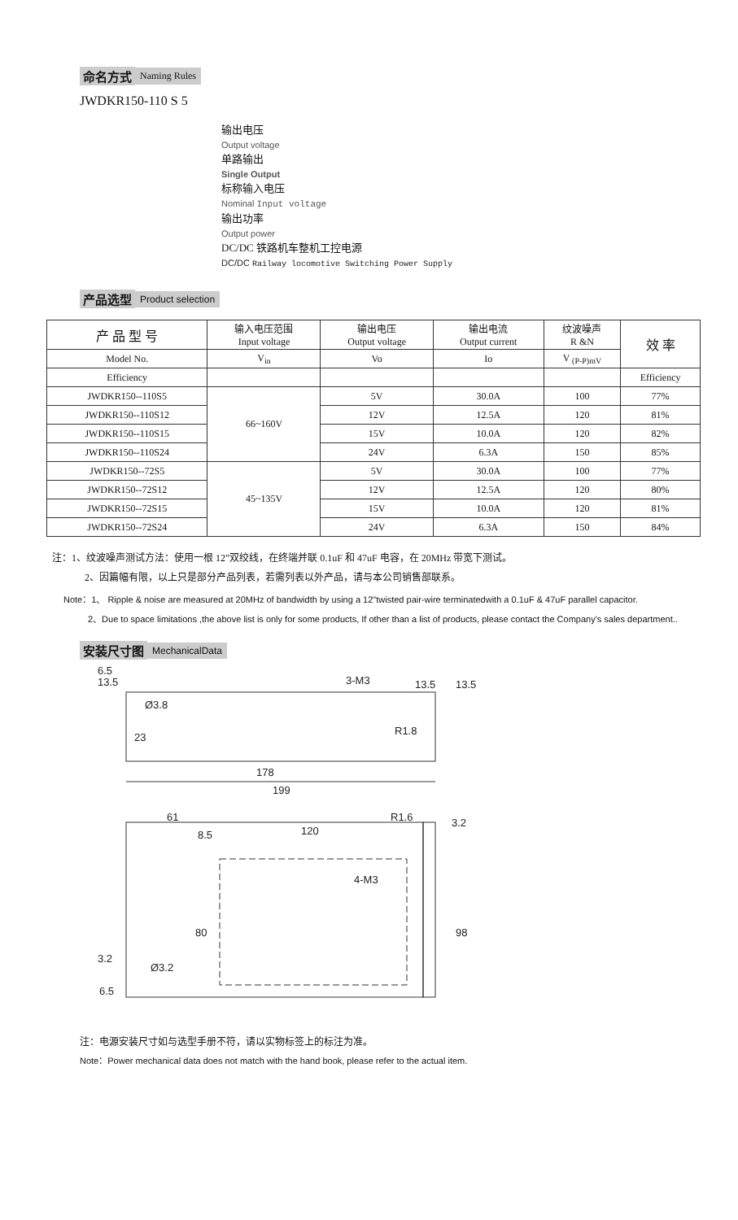命名方式 Naming Rules
JWDKR150-110 S 5
输出电压
Output voltage
单路输出
Single Output
标称输入电压
Nominal Input voltage
输出功率
Output power
DC/DC 铁路机车整机工控电源
DC/DC Railway locomotive Switching Power Supply
产品选型 Product selection
| 产 品 型 号 | 输入电压范围 Input voltage | 输出电压 Output voltage | 输出电流 Output current | 纹波噪声 R &N | 效 率 |
| --- | --- | --- | --- | --- | --- |
| Model No. | V<sub>in</sub> | Vo | Io | V <sub>(P-P)mV</sub> | |
| Efficiency | | | | | Efficiency |
| JWDKR150--110S5 | 66~160V | 5V | 30.0A | 100 | 77% |
| JWDKR150--110S12 | | 12V | 12.5A | 120 | 81% |
| JWDKR150--110S15 | | 15V | 10.0A | 120 | 82% |
| JWDKR150--110S24 | | 24V | 6.3A | 150 | 85% |
| JWDKR150--72S5 | 45~135V | 5V | 30.0A | 100 | 77% |
| JWDKR150--72S12 | | 12V | 12.5A | 120 | 80% |
| JWDKR150--72S15 | | 15V | 10.0A | 120 | 81% |
| JWDKR150--72S24 | | 24V | 6.3A | 150 | 84% |
注：1、纹波噪声测试方法：使用一根 12”双绞线，在终端并联 0.1uF 和 47uF 电容，在 20MHz 带宽下测试。
2、因篇幅有限，以上只是部分产品列表，若需列表以外产品，请与本公司销售部联系。
Note：1、 Ripple & noise are measured at 20MHz of bandwidth by using a 12"twisted pair-wire terminatedwith a 0.1uF & 47uF parallel capacitor.
2、Due to space limitations ,the above list is only for some products, If other than a list of products, please contact the Company's sales department..
安装尺寸图 MechanicalData
6.5
13.5
Ø3.8
23
3-M3
13.5
13.5
R1.8
178
199
61
8.5
120
R1.6
3.2
4-M3
80
98
3.2
Ø3.2
6.5
注：电源安装尺寸如与选型手册不符，请以实物标签上的标注为准。
Note：Power mechanical data does not match with the hand book, please refer to the actual item.